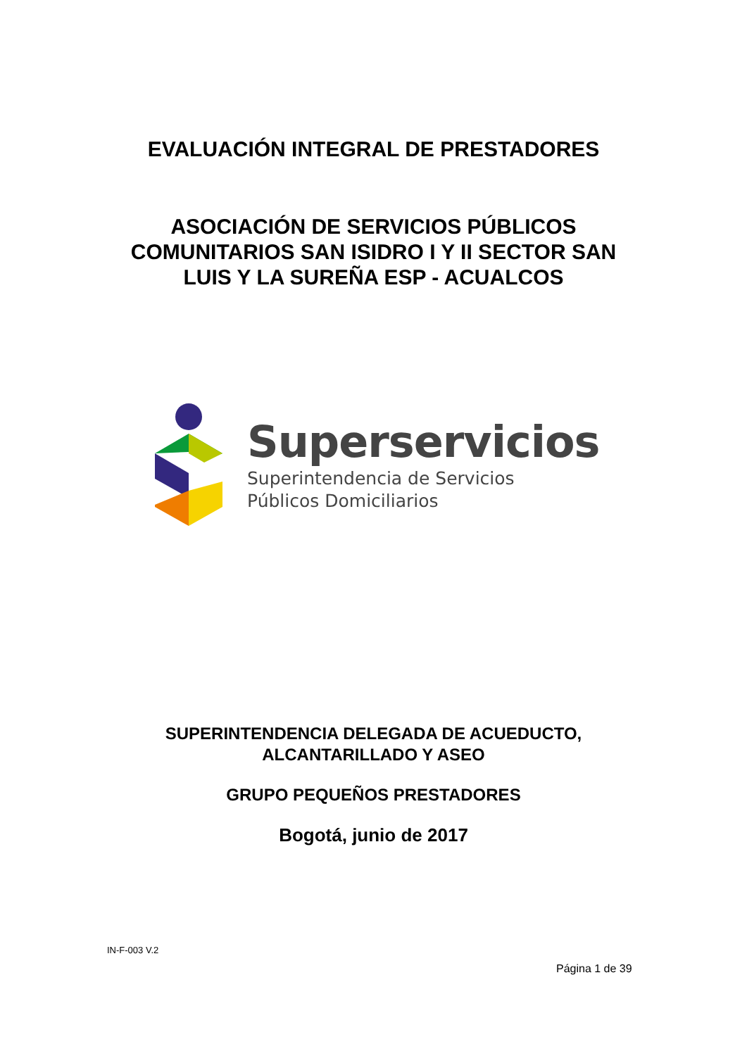EVALUACIÓN INTEGRAL DE PRESTADORES
ASOCIACIÓN DE SERVICIOS PÚBLICOS
COMUNITARIOS SAN ISIDRO I Y II SECTOR SAN
LUIS Y LA SUREÑA ESP - ACUALCOS
Superservicios
Superintendencia de Servicios
Públicos Domiciliarios
SUPERINTENDENCIA DELEGADA DE ACUEDUCTO,
ALCANTARILLADO Y ASEO
GRUPO PEQUEÑOS PRESTADORES
Bogotá, junio de 2017
IN-F-003 V.2
Página 1 de 39